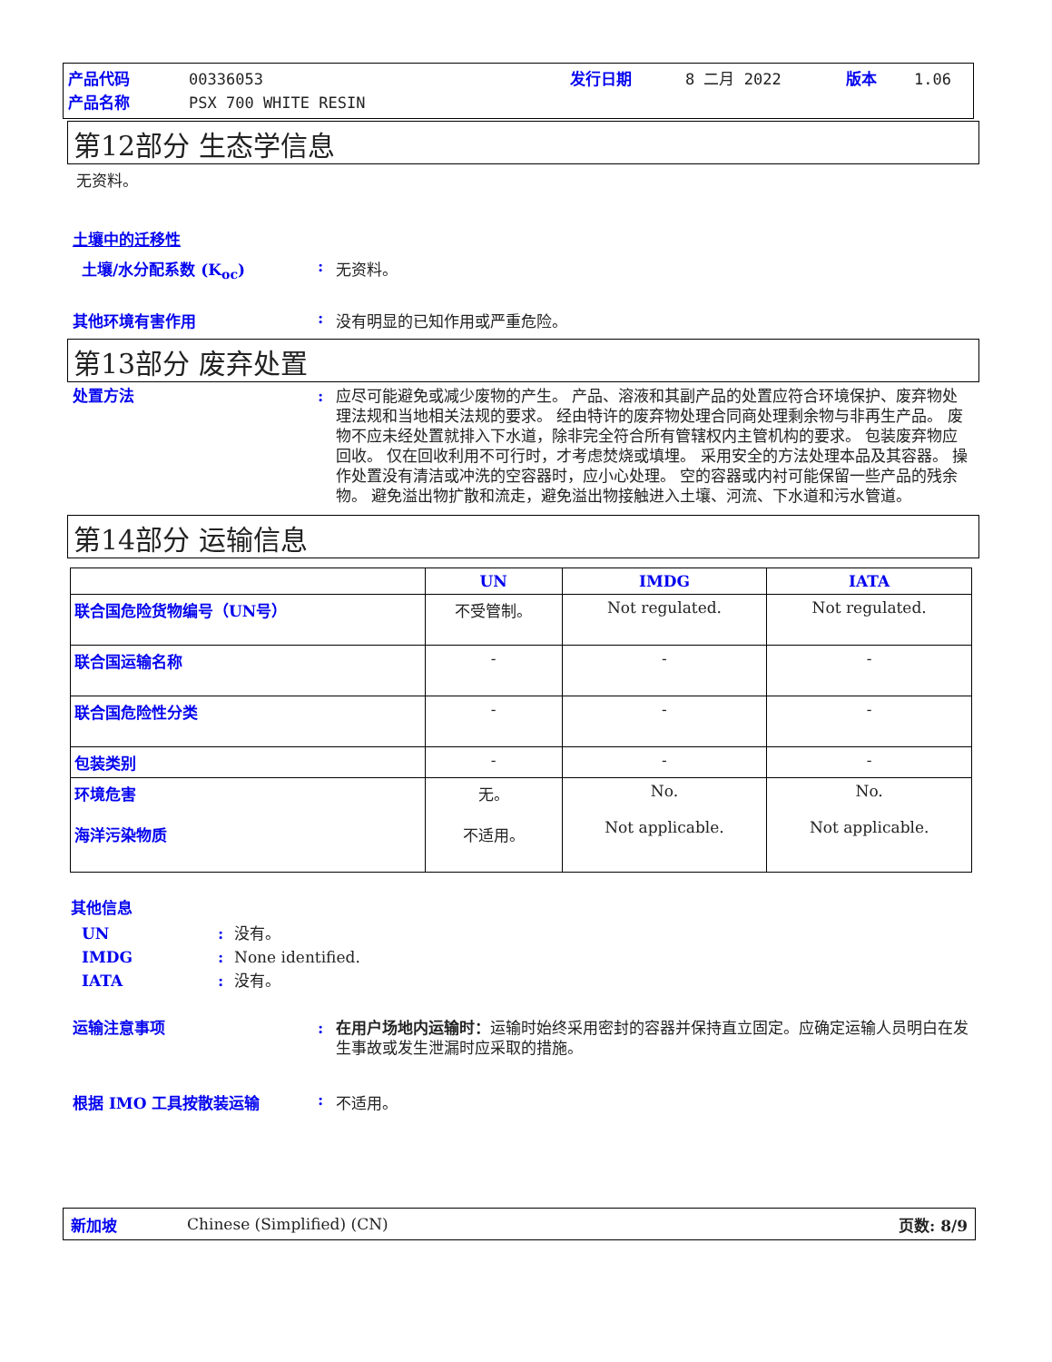产品代码 00336053 发行日期 8 二月 2022 版本 1.06 产品名称 PSX 700 WHITE RESIN
第12部分 生态学信息
无资料。
土壤中的迁移性
土壤/水分配系数 (K<sub>oc</sub>): 无资料。
其他环境有害作用: 没有明显的已知作用或严重危险。
第13部分 废弃处置
处置方法: 应尽可能避免或减少废物的产生。 产品、溶液和其副产品的处置应符合环境保护、废弃物处理法规和当地相关法规的要求。 经由特许的废弃物处理合同商处理剩余物与非再生产品。 废物不应未经处置就排入下水道，除非完全符合所有管辖权内主管机构的要求。 包装废弃物应回收。 仅在回收利用不可行时，才考虑焚烧或填埋。 采用安全的方法处理本品及其容器。 操作处置没有清洁或冲洗的空容器时，应小心处理。 空的容器或内衬可能保留一些产品的残余物。 避免溢出物扩散和流走，避免溢出物接触进入土壤、河流、下水道和污水管道。
第14部分 运输信息
| | UN | IMDG | IATA |
| --- | --- | --- | --- |
| 联合国危险货物编号（UN号） | 不受管制。 | Not regulated. | Not regulated. |
| 联合国运输名称 | - | - | - |
| 联合国危险性分类 | - | - | - |
| 包装类别 | - | - | - |
| 环境危害 海洋污染物质 | 无。 不适用。 | No. Not applicable. | No. Not applicable. |
其他信息
UN: 没有。 IMDG: None identified. IATA: 没有。
运输注意事项: 在用户场地内运输时：运输时始终采用密封的容器并保持直立固定。应确定运输人员明白在发生事故或发生泄漏时应采取的措施。
根据 IMO 工具按散装运输: 不适用。
新加坡 Chinese (Simplified) (CN) 页数: 8/9